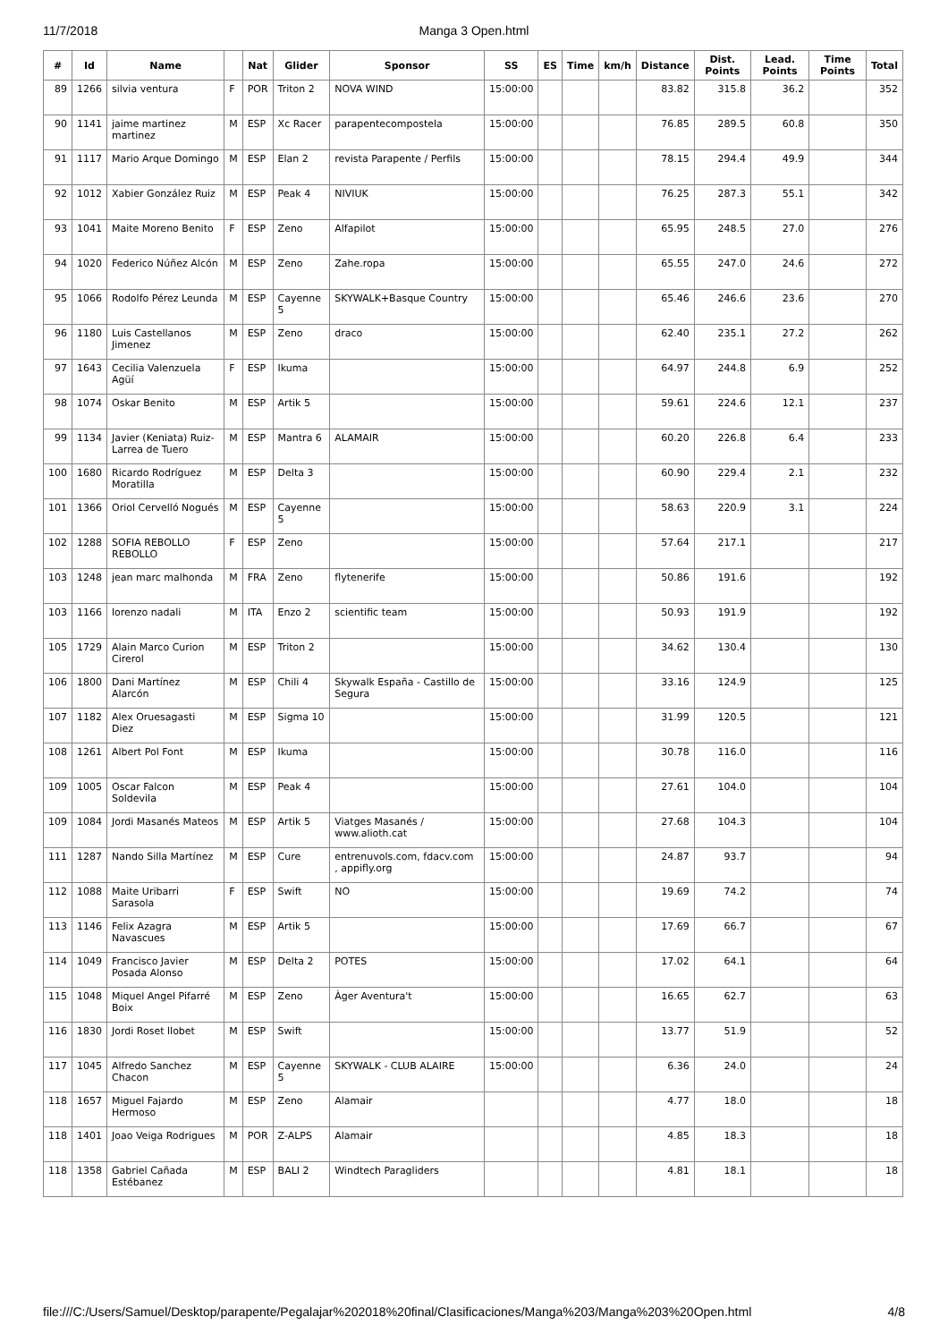11/7/2018 Manga 3 Open.html
| # | Id | Name | | Nat | Glider | Sponsor | SS | ES | Time | km/h | Distance | Dist. Points | Lead. Points | Time Points | Total |
| --- | --- | --- | --- | --- | --- | --- | --- | --- | --- | --- | --- | --- | --- | --- | --- |
| 89 | 1266 | silvia ventura | F | POR | Triton 2 | NOVA WIND | 15:00:00 | | | | 83.82 | 315.8 | 36.2 | | 352 |
| 90 | 1141 | jaime martinez martinez | M | ESP | Xc Racer | parapentecompostela | 15:00:00 | | | | 76.85 | 289.5 | 60.8 | | 350 |
| 91 | 1117 | Mario Arque Domingo | M | ESP | Elan 2 | revista Parapente / Perfils | 15:00:00 | | | | 78.15 | 294.4 | 49.9 | | 344 |
| 92 | 1012 | Xabier González Ruiz | M | ESP | Peak 4 | NIVIUK | 15:00:00 | | | | 76.25 | 287.3 | 55.1 | | 342 |
| 93 | 1041 | Maite Moreno Benito | F | ESP | Zeno | Alfapilot | 15:00:00 | | | | 65.95 | 248.5 | 27.0 | | 276 |
| 94 | 1020 | Federico Núñez Alcón | M | ESP | Zeno | Zahe.ropa | 15:00:00 | | | | 65.55 | 247.0 | 24.6 | | 272 |
| 95 | 1066 | Rodolfo Pérez Leunda | M | ESP | Cayenne 5 | SKYWALK+Basque Country | 15:00:00 | | | | 65.46 | 246.6 | 23.6 | | 270 |
| 96 | 1180 | Luis Castellanos Jimenez | M | ESP | Zeno | draco | 15:00:00 | | | | 62.40 | 235.1 | 27.2 | | 262 |
| 97 | 1643 | Cecilia Valenzuela Agüí | F | ESP | Ikuma | | 15:00:00 | | | | 64.97 | 244.8 | 6.9 | | 252 |
| 98 | 1074 | Oskar Benito | M | ESP | Artik 5 | | 15:00:00 | | | | 59.61 | 224.6 | 12.1 | | 237 |
| 99 | 1134 | Javier (Keniata) Ruiz-Larrea de Tuero | M | ESP | Mantra 6 | ALAMAIR | 15:00:00 | | | | 60.20 | 226.8 | 6.4 | | 233 |
| 100 | 1680 | Ricardo Rodríguez Moratilla | M | ESP | Delta 3 | | 15:00:00 | | | | 60.90 | 229.4 | 2.1 | | 232 |
| 101 | 1366 | Oriol Cervelló Nogués | M | ESP | Cayenne 5 | | 15:00:00 | | | | 58.63 | 220.9 | 3.1 | | 224 |
| 102 | 1288 | SOFIA REBOLLO REBOLLO | F | ESP | Zeno | | 15:00:00 | | | | 57.64 | 217.1 | | | 217 |
| 103 | 1248 | jean marc malhonda | M | FRA | Zeno | flytenerife | 15:00:00 | | | | 50.86 | 191.6 | | | 192 |
| 103 | 1166 | lorenzo nadali | M | ITA | Enzo 2 | scientific team | 15:00:00 | | | | 50.93 | 191.9 | | | 192 |
| 105 | 1729 | Alain Marco Curion Cirerol | M | ESP | Triton 2 | | 15:00:00 | | | | 34.62 | 130.4 | | | 130 |
| 106 | 1800 | Dani Martínez Alarcón | M | ESP | Chili 4 | Skywalk España - Castillo de Segura | 15:00:00 | | | | 33.16 | 124.9 | | | 125 |
| 107 | 1182 | Alex Oruesagasti Diez | M | ESP | Sigma 10 | | 15:00:00 | | | | 31.99 | 120.5 | | | 121 |
| 108 | 1261 | Albert Pol Font | M | ESP | Ikuma | | 15:00:00 | | | | 30.78 | 116.0 | | | 116 |
| 109 | 1005 | Oscar Falcon Soldevila | M | ESP | Peak 4 | | 15:00:00 | | | | 27.61 | 104.0 | | | 104 |
| 109 | 1084 | Jordi Masanés Mateos | M | ESP | Artik 5 | Viatges Masanés / www.alioth.cat | 15:00:00 | | | | 27.68 | 104.3 | | | 104 |
| 111 | 1287 | Nando Silla Martínez | M | ESP | Cure | entrenuvols.com, fdacv.com , appifly.org | 15:00:00 | | | | 24.87 | 93.7 | | | 94 |
| 112 | 1088 | Maite Uribarri Sarasola | F | ESP | Swift | NO | 15:00:00 | | | | 19.69 | 74.2 | | | 74 |
| 113 | 1146 | Felix Azagra Navascues | M | ESP | Artik 5 | | 15:00:00 | | | | 17.69 | 66.7 | | | 67 |
| 114 | 1049 | Francisco Javier Posada Alonso | M | ESP | Delta 2 | POTES | 15:00:00 | | | | 17.02 | 64.1 | | | 64 |
| 115 | 1048 | Miquel Angel Pifarré Boix | M | ESP | Zeno | Àger Aventura't | 15:00:00 | | | | 16.65 | 62.7 | | | 63 |
| 116 | 1830 | Jordi Roset llobet | M | ESP | Swift | | 15:00:00 | | | | 13.77 | 51.9 | | | 52 |
| 117 | 1045 | Alfredo Sanchez Chacon | M | ESP | Cayenne 5 | SKYWALK - CLUB ALAIRE | 15:00:00 | | | | 6.36 | 24.0 | | | 24 |
| 118 | 1657 | Miguel Fajardo Hermoso | M | ESP | Zeno | Alamair | | | | | 4.77 | 18.0 | | | 18 |
| 118 | 1401 | Joao Veiga Rodrigues | M | POR | Z-ALPS | Alamair | | | | | 4.85 | 18.3 | | | 18 |
| 118 | 1358 | Gabriel Cañada Estébanez | M | ESP | BALI 2 | Windtech Paragliders | | | | | 4.81 | 18.1 | | | 18 |
file:///C:/Users/Samuel/Desktop/parapente/Pegalajar%202018%20final/Clasificaciones/Manga%203/Manga%203%20Open.html 4/8